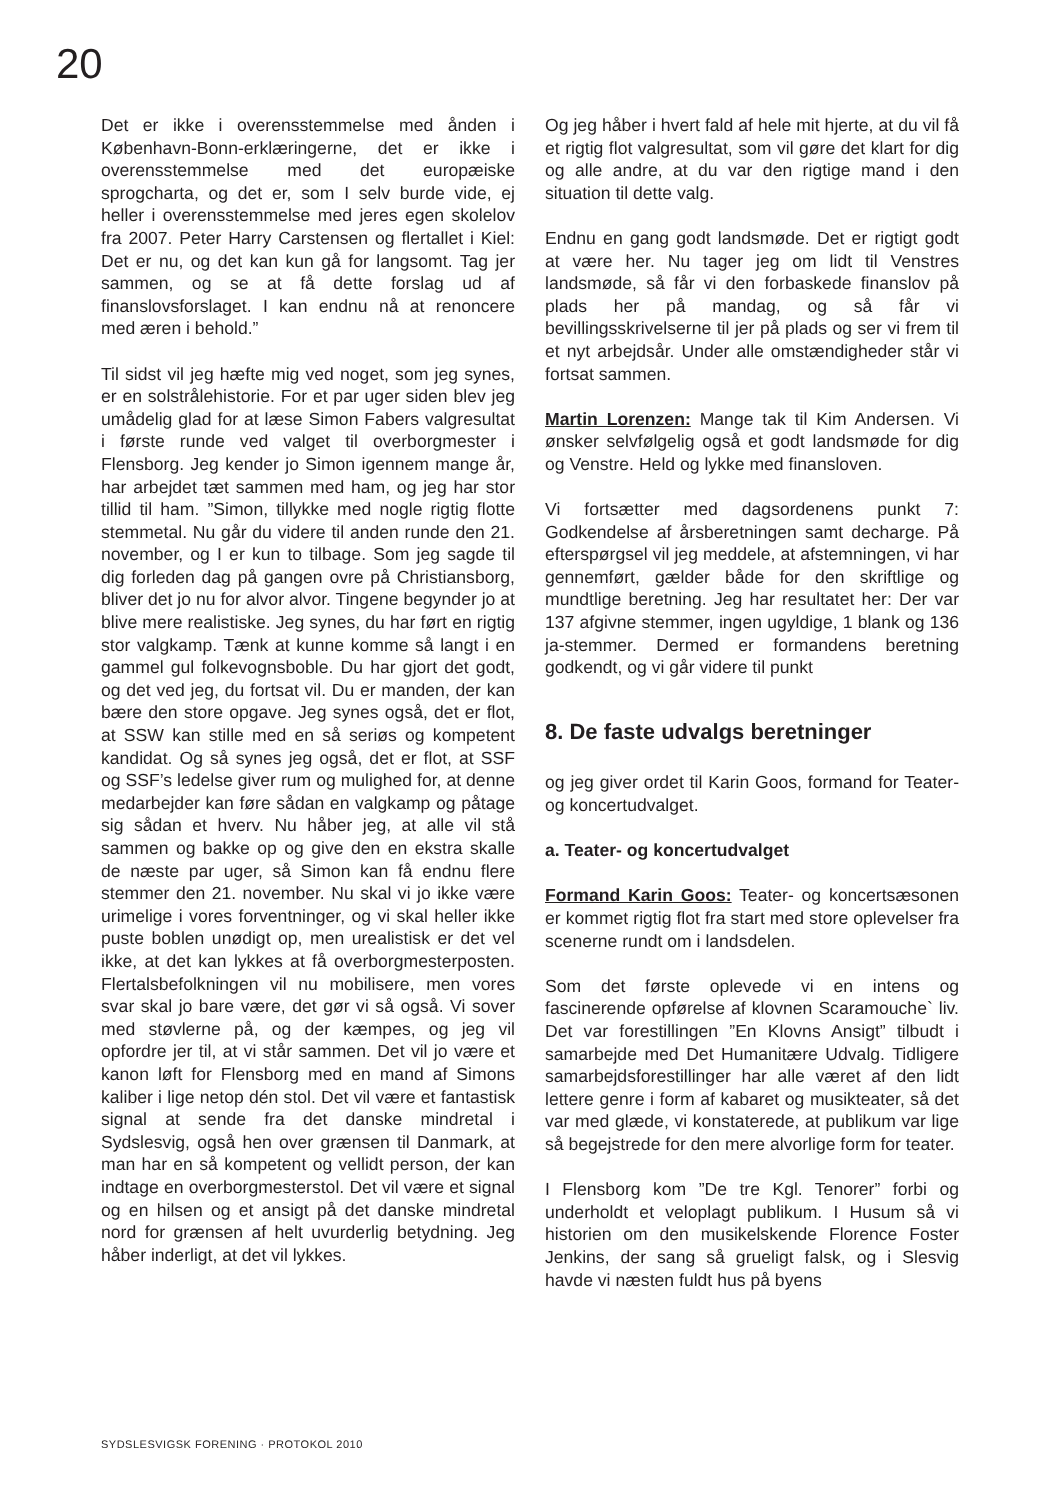20
Det er ikke i overensstemmelse med ånden i København-Bonn-erklæringerne, det er ikke i overensstemmelse med det europæiske sprogcharta, og det er, som I selv burde vide, ej heller i overensstemmelse med jeres egen skolelov fra 2007. Peter Harry Carstensen og flertallet i Kiel: Det er nu, og det kan kun gå for langsomt. Tag jer sammen, og se at få dette forslag ud af finanslovsforslaget. I kan endnu nå at renoncere med æren i behold.”
Til sidst vil jeg hæfte mig ved noget, som jeg synes, er en solstrålehistorie. For et par uger siden blev jeg umådelig glad for at læse Simon Fabers valgresultat i første runde ved valget til overborgmester i Flensborg. Jeg kender jo Simon igennem mange år, har arbejdet tæt sammen med ham, og jeg har stor tillid til ham. ”Simon, tillykke med nogle rigtig flotte stemmetal. Nu går du videre til anden runde den 21. november, og I er kun to tilbage. Som jeg sagde til dig forleden dag på gangen ovre på Christiansborg, bliver det jo nu for alvor alvor. Tingene begynder jo at blive mere realistiske. Jeg synes, du har ført en rigtig stor valgkamp. Tænk at kunne komme så langt i en gammel gul folkevognsboble. Du har gjort det godt, og det ved jeg, du fortsat vil. Du er manden, der kan bære den store opgave. Jeg synes også, det er flot, at SSW kan stille med en så seriøs og kompetent kandidat. Og så synes jeg også, det er flot, at SSF og SSF’s ledelse giver rum og mulighed for, at denne medarbejder kan føre sådan en valgkamp og påtage sig sådan et hverv. Nu håber jeg, at alle vil stå sammen og bakke op og give den en ekstra skalle de næste par uger, så Simon kan få endnu flere stemmer den 21. november. Nu skal vi jo ikke være urimelige i vores forventninger, og vi skal heller ikke puste boblen unødigt op, men urealistisk er det vel ikke, at det kan lykkes at få overborgmesterposten. Flertalsbefolkningen vil nu mobilisere, men vores svar skal jo bare være, det gør vi så også. Vi sover med støvlerne på, og der kæmpes, og jeg vil opfordre jer til, at vi står sammen. Det vil jo være et kanon løft for Flensborg med en mand af Simons kaliber i lige netop dén stol. Det vil være et fantastisk signal at sende fra det danske mindretal i Sydslesvig, også hen over grænsen til Danmark, at man har en så kompetent og vellidt person, der kan indtage en overborgmesterstol. Det vil være et signal og en hilsen og et ansigt på det danske mindretal nord for grænsen af helt uvurderlig betydning. Jeg håber inderligt, at det vil lykkes.
Og jeg håber i hvert fald af hele mit hjerte, at du vil få et rigtig flot valgresultat, som vil gøre det klart for dig og alle andre, at du var den rigtige mand i den situation til dette valg.
Endnu en gang godt landsmøde. Det er rigtigt godt at være her. Nu tager jeg om lidt til Venstres landsmøde, så får vi den forbaskede finanslov på plads her på mandag, og så får vi bevillingsskrivelserne til jer på plads og ser vi frem til et nyt arbejdsår. Under alle omstændigheder står vi fortsat sammen.
Martin Lorenzen: Mange tak til Kim Andersen. Vi ønsker selvfølgelig også et godt landsmøde for dig og Venstre. Held og lykke med finansloven.
Vi fortsætter med dagsordenens punkt 7: Godkendelse af årsberetningen samt decharge. På efterspørgsel vil jeg meddele, at afstemningen, vi har gennemført, gælder både for den skriftlige og mundtlige beretning. Jeg har resultatet her: Der var 137 afgivne stemmer, ingen ugyldige, 1 blank og 136 ja-stemmer. Dermed er formandens beretning godkendt, og vi går videre til punkt
8. De faste udvalgs beretninger
og jeg giver ordet til Karin Goos, formand for Teater- og koncertudvalget.
a. Teater- og koncertudvalget
Formand Karin Goos: Teater- og koncertsæsonen er kommet rigtig flot fra start med store oplevelser fra scenerne rundt om i landsdelen.
Som det første oplevede vi en intens og fascinerende opførelse af klovnen Scaramouche` liv. Det var forestillingen ”En Klovns Ansigt” tilbudt i samarbejde med Det Humanitære Udvalg. Tidligere samarbejdsforestillinger har alle været af den lidt lettere genre i form af kabaret og musikteater, så det var med glæde, vi konstaterede, at publikum var lige så begejstrede for den mere alvorlige form for teater.
I Flensborg kom ”De tre Kgl. Tenorer” forbi og underholdt et veloplagt publikum. I Husum så vi historien om den musikelskende Florence Foster Jenkins, der sang så grueligt falsk, og i Slesvig havde vi næsten fuldt hus på byens
SYDSLESVIGSK FORENING · PROTOKOL 2010